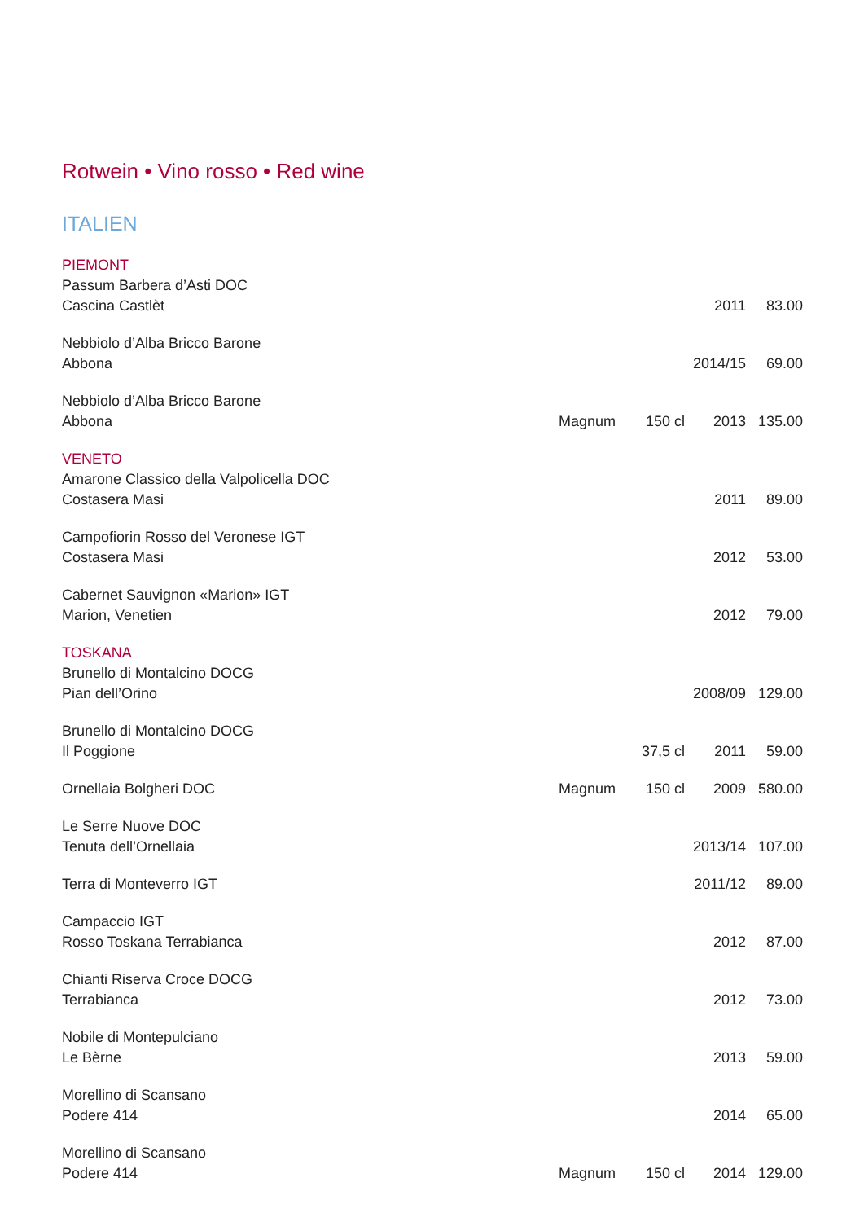Rotwein • Vino rosso • Red wine
ITALIEN
| PIEMONT | | | | |
| Passum Barbera d’Asti DOC Cascina Castlèt | | | 2011 | 83.00 |
| Nebbiolo d’Alba Bricco Barone Abbona | | | 2014/15 | 69.00 |
| Nebbiolo d’Alba Bricco Barone Abbona | Magnum | 150 cl | 2013 | 135.00 |
| VENETO | | | | |
| Amarone Classico della Valpolicella DOC Costasera Masi | | | 2011 | 89.00 |
| Campofiorin Rosso del Veronese IGT Costasera Masi | | | 2012 | 53.00 |
| Cabernet Sauvignon «Marion» IGT Marion, Venetien | | | 2012 | 79.00 |
| TOSKANA | | | | |
| Brunello di Montalcino DOCG Pian dell’Orino | | | 2008/09 | 129.00 |
| Brunello di Montalcino DOCG Il Poggione | | 37,5 cl | 2011 | 59.00 |
| Ornellaia Bolgheri DOC | Magnum | 150 cl | 2009 | 580.00 |
| Le Serre Nuove DOC Tenuta dell’Ornellaia | | | 2013/14 | 107.00 |
| Terra di Monteverro IGT | | | 2011/12 | 89.00 |
| Campaccio IGT Rosso Toskana Terrabianca | | | 2012 | 87.00 |
| Chianti Riserva Croce DOCG Terrabianca | | | 2012 | 73.00 |
| Nobile di Montepulciano Le Bèrne | | | 2013 | 59.00 |
| Morellino di Scansano Podere 414 | | | 2014 | 65.00 |
| Morellino di Scansano Podere 414 | Magnum | 150 cl | 2014 | 129.00 |